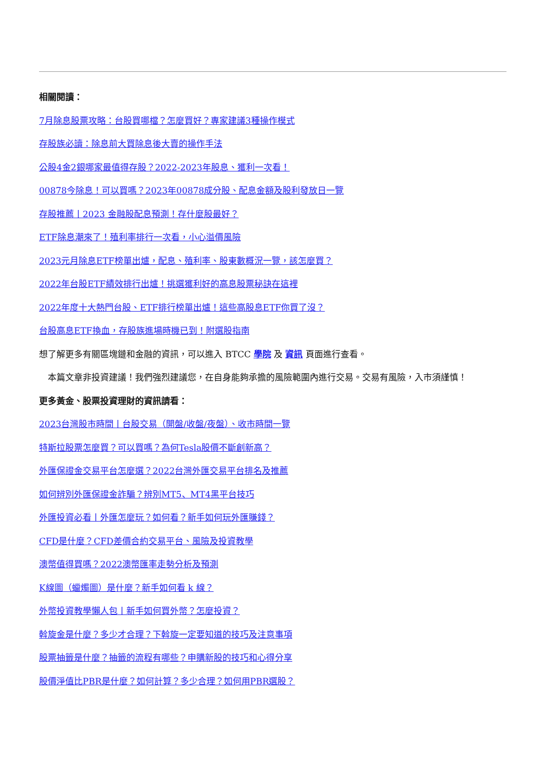相關閱讀：
7月除息股票攻略：台股買哪檔？怎麼買好？專家建議3種操作模式
存股族必讀：除息前大買除息後大賣的操作手法
公股4金2銀哪家最值得存股？2022-2023年股息、獲利一次看！
00878今除息！可以買嗎？2023年00878成分股、配息金額及股利發放日一覽
存股推薦丨2023 金融股配息預測！存什麼股最好？
ETF除息潮來了！殖利率排行一次看，小心溢價風險
2023元月除息ETF榜單出爐，配息、殖利率、股東數概況一覽，該怎麼買？
2022年台股ETF績效排行出爐！挑選獲利好的高息股票秘訣在這裡
2022年度十大熱門台股、ETF排行榜單出爐！這些高股息ETF你買了沒？
台股高息ETF換血，存股族進場時機已到！附選股指南
想了解更多有關區塊鏈和金融的資訊，可以進入 BTCC 學院 及 資訊 頁面進行查看。
　本篇文章非投資建議！我們強烈建議您，在自身能夠承擔的風險範圍內進行交易。交易有風險，入市須謹慎！
更多黃金、股票投資理財的資訊請看：
2023台灣股市時間丨台股交易（開盤/收盤/夜盤）、收市時間一覽
特斯拉股票怎麼買？可以買嗎？為何Tesla股價不斷創新高？
外匯保證金交易平台怎麼選？2022台灣外匯交易平台排名及推薦
如何辨別外匯保證金詐騙？辨別MT5、MT4黑平台技巧
外匯投資必看丨外匯怎麼玩？如何看？新手如何玩外匯賺錢？
CFD是什麼？CFD差價合約交易平台、風險及投資教學
澳幣值得買嗎？2022澳幣匯率走勢分析及預測
K線圖（蠟燭圖）是什麼？新手如何看 k 線？
外幣投資教學懶人包丨新手如何買外幣？怎麼投資？
斡旋金是什麼？多少才合理？下斡旋一定要知道的技巧及注意事項
股票抽籤是什麼？抽籤的流程有哪些？申購新股的技巧和心得分享
股價淨值比PBR是什麼？如何計算？多少合理？如何用PBR選股？